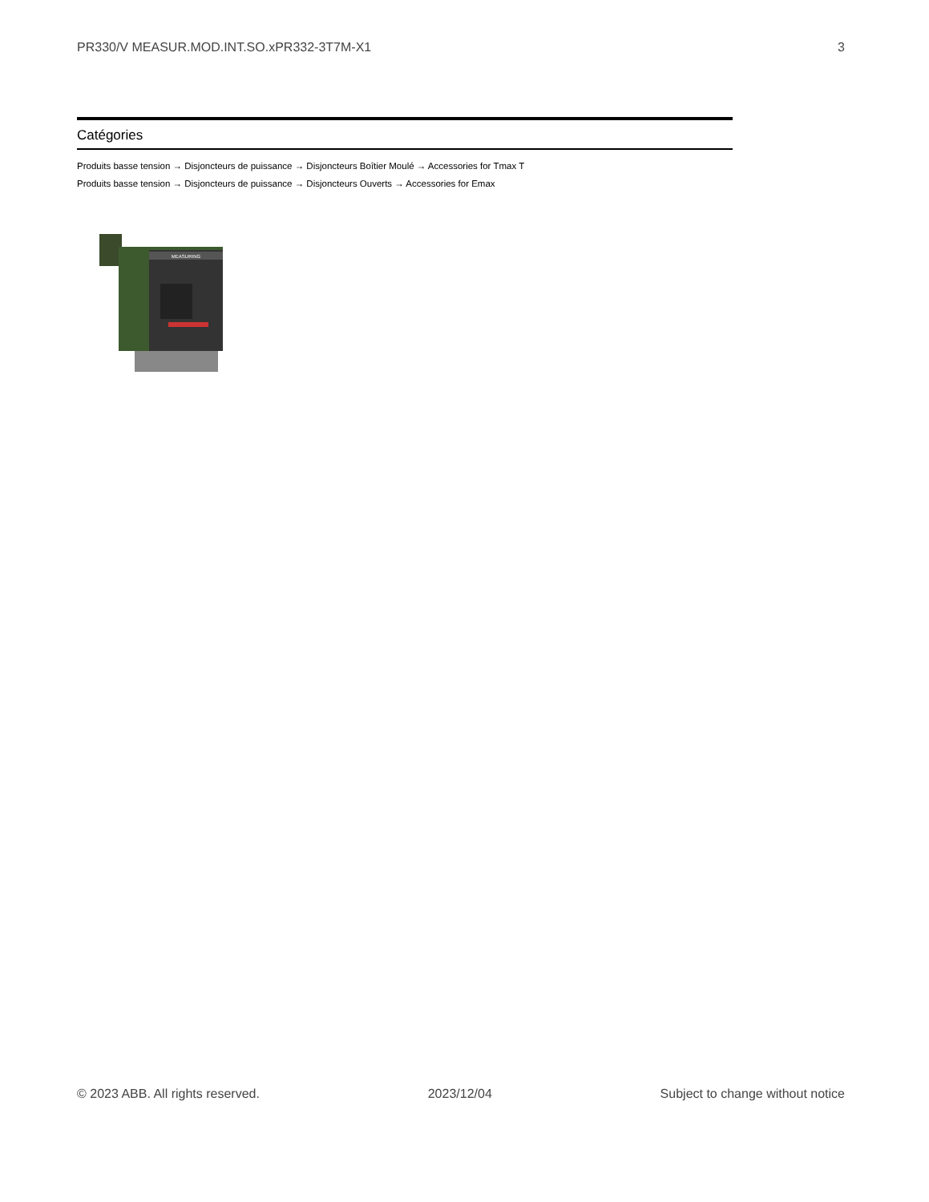PR330/V MEASUR.MOD.INT.SO.xPR332-3T7M-X1 3
Catégories
Produits basse tension → Disjoncteurs de puissance → Disjoncteurs Boîtier Moulé → Accessories for Tmax T
Produits basse tension → Disjoncteurs de puissance → Disjoncteurs Ouverts → Accessories for Emax
MEASURING
© 2023 ABB. All rights reserved. 2023/12/04 Subject to change without notice